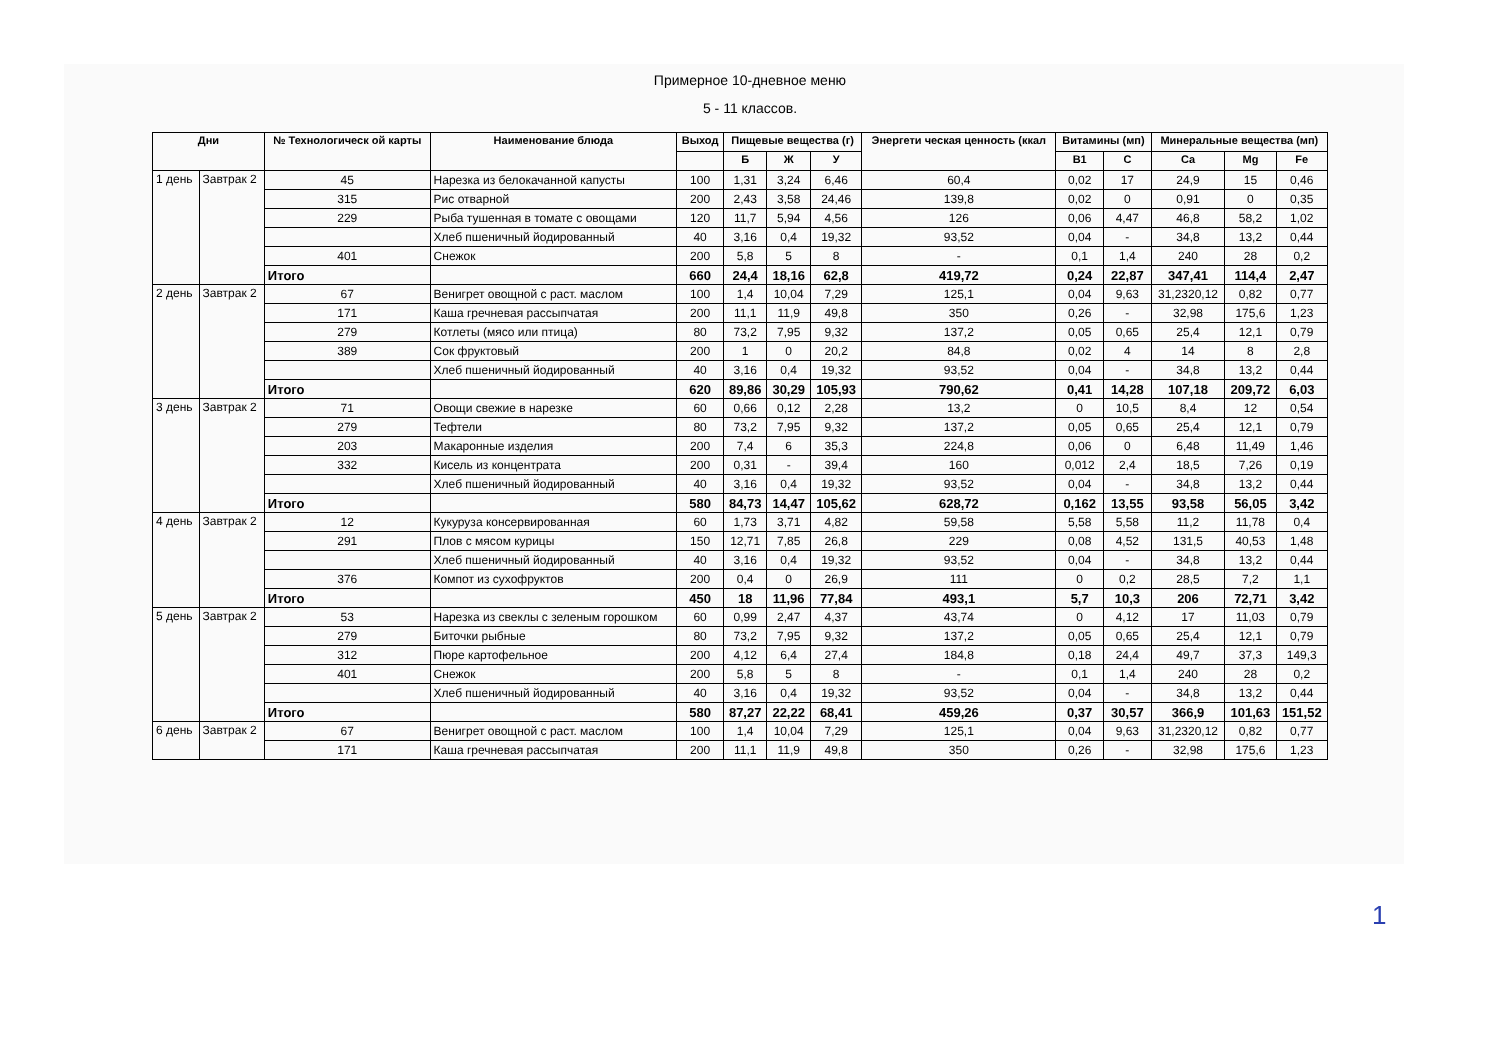Примерное 10-дневное меню
5 - 11 классов.
| Дни | | № Технологическ ой карты | Наименование блюда | Выход | Пищевые вещества (г) | | | Энергети ческая ценность (ккал | Витамины (мп) | | Минеральные вещества (мп) | | |
| --- | --- | --- | --- | --- | --- | --- | --- | --- | --- | --- | --- | --- | --- |
| | | | | | Б | Ж | У | | B1 | C | Ca | Mg | Fe |
| 1 день | Завтрак 2 | 45 | Нарезка из белокачанной капусты | 100 | 1,31 | 3,24 | 6,46 | 60,4 | 0,02 | 17 | 24,9 | 15 | 0,46 |
| | | 315 | Рис отварной | 200 | 2,43 | 3,58 | 24,46 | 139,8 | 0,02 | 0 | 0,91 | 0 | 0,35 |
| | | 229 | Рыба тушенная в томате с овощами | 120 | 11,7 | 5,94 | 4,56 | 126 | 0,06 | 4,47 | 46,8 | 58,2 | 1,02 |
| | | | Хлеб пшеничный йодированный | 40 | 3,16 | 0,4 | 19,32 | 93,52 | 0,04 | - | 34,8 | 13,2 | 0,44 |
| | | 401 | Снежок | 200 | 5,8 | 5 | 8 | - | 0,1 | 1,4 | 240 | 28 | 0,2 |
| | | Итого | | 660 | 24,4 | 18,16 | 62,8 | 419,72 | 0,24 | 22,87 | 347,41 | 114,4 | 2,47 |
| 2 день | Завтрак 2 | 67 | Венигрет овощной с раст. маслом | 100 | 1,4 | 10,04 | 7,29 | 125,1 | 0,04 | 9,63 | 31,2320,12 | 0,82 | 0,77 |
| | | 171 | Каша гречневая рассыпчатая | 200 | 11,1 | 11,9 | 49,8 | 350 | 0,26 | - | 32,98 | 175,6 | 1,23 |
| | | 279 | Котлеты (мясо или птица) | 80 | 73,2 | 7,95 | 9,32 | 137,2 | 0,05 | 0,65 | 25,4 | 12,1 | 0,79 |
| | | 389 | Сок фруктовый | 200 | 1 | 0 | 20,2 | 84,8 | 0,02 | 4 | 14 | 8 | 2,8 |
| | | | Хлеб пшеничный йодированный | 40 | 3,16 | 0,4 | 19,32 | 93,52 | 0,04 | - | 34,8 | 13,2 | 0,44 |
| | | Итого | | 620 | 89,86 | 30,29 | 105,93 | 790,62 | 0,41 | 14,28 | 107,18 | 209,72 | 6,03 |
| 3 день | Завтрак 2 | 71 | Овощи свежие в нарезке | 60 | 0,66 | 0,12 | 2,28 | 13,2 | 0 | 10,5 | 8,4 | 12 | 0,54 |
| | | 279 | Тефтели | 80 | 73,2 | 7,95 | 9,32 | 137,2 | 0,05 | 0,65 | 25,4 | 12,1 | 0,79 |
| | | 203 | Макаронные изделия | 200 | 7,4 | 6 | 35,3 | 224,8 | 0,06 | 0 | 6,48 | 11,49 | 1,46 |
| | | 332 | Кисель из концентрата | 200 | 0,31 | - | 39,4 | 160 | 0,012 | 2,4 | 18,5 | 7,26 | 0,19 |
| | | | Хлеб пшеничный йодированный | 40 | 3,16 | 0,4 | 19,32 | 93,52 | 0,04 | - | 34,8 | 13,2 | 0,44 |
| | | Итого | | 580 | 84,73 | 14,47 | 105,62 | 628,72 | 0,162 | 13,55 | 93,58 | 56,05 | 3,42 |
| 4 день | Завтрак 2 | 12 | Кукуруза консервированная | 60 | 1,73 | 3,71 | 4,82 | 59,58 | 5,58 | 5,58 | 11,2 | 11,78 | 0,4 |
| | | 291 | Плов с мясом курицы | 150 | 12,71 | 7,85 | 26,8 | 229 | 0,08 | 4,52 | 131,5 | 40,53 | 1,48 |
| | | | Хлеб пшеничный йодированный | 40 | 3,16 | 0,4 | 19,32 | 93,52 | 0,04 | - | 34,8 | 13,2 | 0,44 |
| | | 376 | Компот из сухофруктов | 200 | 0,4 | 0 | 26,9 | 111 | 0 | 0,2 | 28,5 | 7,2 | 1,1 |
| | | Итого | | 450 | 18 | 11,96 | 77,84 | 493,1 | 5,7 | 10,3 | 206 | 72,71 | 3,42 |
| 5 день | Завтрак 2 | 53 | Нарезка из свеклы с зеленым горошком | 60 | 0,99 | 2,47 | 4,37 | 43,74 | 0 | 4,12 | 17 | 11,03 | 0,79 |
| | | 279 | Биточки рыбные | 80 | 73,2 | 7,95 | 9,32 | 137,2 | 0,05 | 0,65 | 25,4 | 12,1 | 0,79 |
| | | 312 | Пюре картофельное | 200 | 4,12 | 6,4 | 27,4 | 184,8 | 0,18 | 24,4 | 49,7 | 37,3 | 149,3 |
| | | 401 | Снежок | 200 | 5,8 | 5 | 8 | - | 0,1 | 1,4 | 240 | 28 | 0,2 |
| | | | Хлеб пшеничный йодированный | 40 | 3,16 | 0,4 | 19,32 | 93,52 | 0,04 | - | 34,8 | 13,2 | 0,44 |
| | | Итого | | 580 | 87,27 | 22,22 | 68,41 | 459,26 | 0,37 | 30,57 | 366,9 | 101,63 | 151,52 |
| 6 день | Завтрак 2 | 67 | Венигрет овощной с раст. маслом | 100 | 1,4 | 10,04 | 7,29 | 125,1 | 0,04 | 9,63 | 31,2320,12 | 0,82 | 0,77 |
| | | 171 | Каша гречневая рассыпчатая | 200 | 11,1 | 11,9 | 49,8 | 350 | 0,26 | - | 32,98 | 175,6 | 1,23 |
1